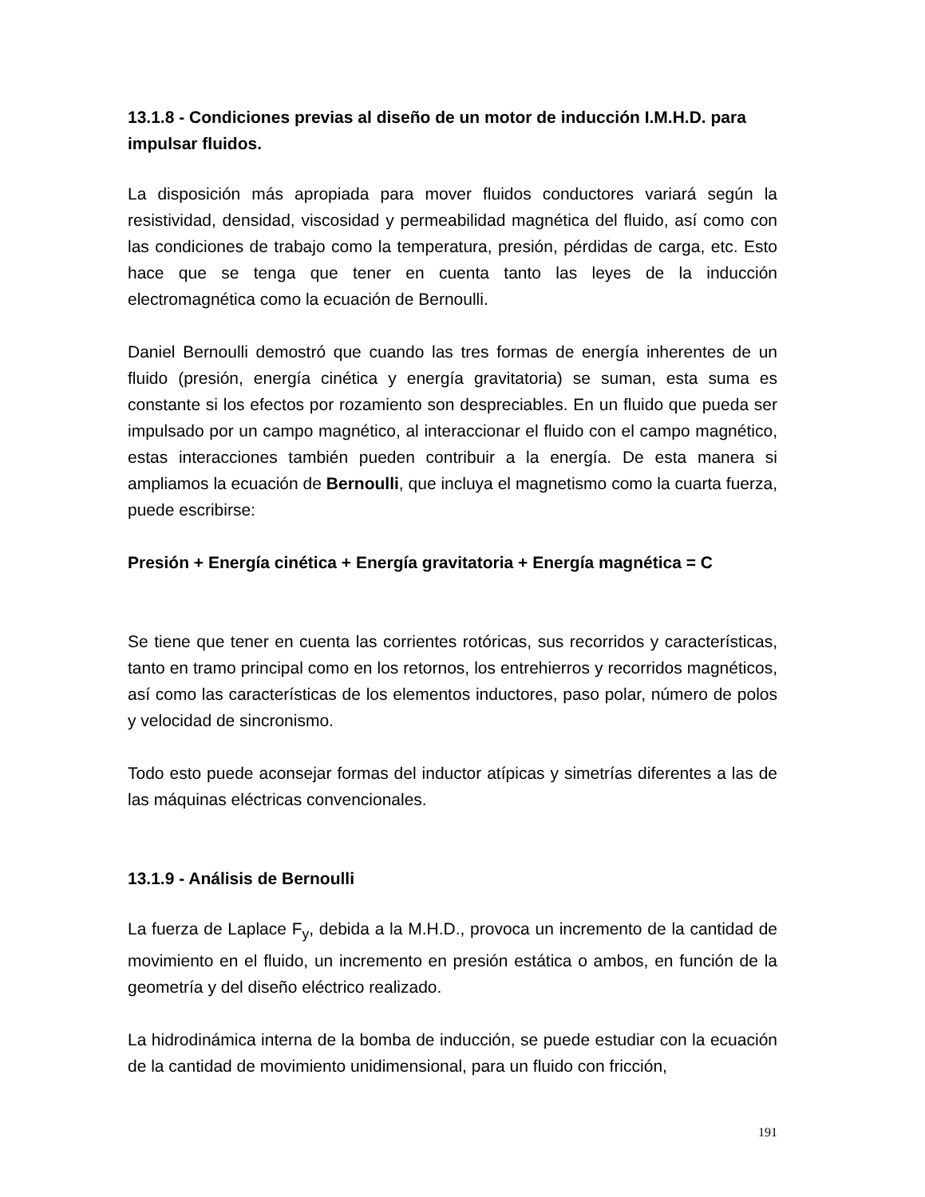13.1.8 - Condiciones previas al diseño de un motor de inducción I.M.H.D. para impulsar fluidos.
La disposición más apropiada para mover fluidos conductores variará según la resistividad, densidad, viscosidad y permeabilidad magnética del fluido, así como con las condiciones de trabajo como la temperatura, presión, pérdidas de carga, etc. Esto hace que se tenga que tener en cuenta tanto las leyes de la inducción electromagnética como la ecuación de Bernoulli.
Daniel Bernoulli demostró que cuando las tres formas de energía inherentes de un fluido (presión, energía cinética y energía gravitatoria) se suman, esta suma es constante si los efectos por rozamiento son despreciables. En un fluido que pueda ser impulsado por un campo magnético, al interaccionar el fluido con el campo magnético, estas interacciones también pueden contribuir a la energía. De esta manera si ampliamos la ecuación de Bernoulli, que incluya el magnetismo como la cuarta fuerza, puede escribirse:
Presión + Energía cinética + Energía gravitatoria + Energía magnética = C
Se tiene que tener en cuenta las corrientes rotóricas, sus recorridos y características, tanto en tramo principal como en los retornos, los entrehierros y recorridos magnéticos, así como las características de los elementos inductores, paso polar, número de polos y velocidad de sincronismo.
Todo esto puede aconsejar formas del inductor atípicas y simetrías diferentes a las de las máquinas eléctricas convencionales.
13.1.9 - Análisis de Bernoulli
La fuerza de Laplace F<sub>y</sub>, debida a la M.H.D., provoca un incremento de la cantidad de movimiento en el fluido, un incremento en presión estática o ambos, en función de la geometría y del diseño eléctrico realizado.
La hidrodinámica interna de la bomba de inducción, se puede estudiar con la ecuación de la cantidad de movimiento unidimensional, para un fluido con fricción,
191